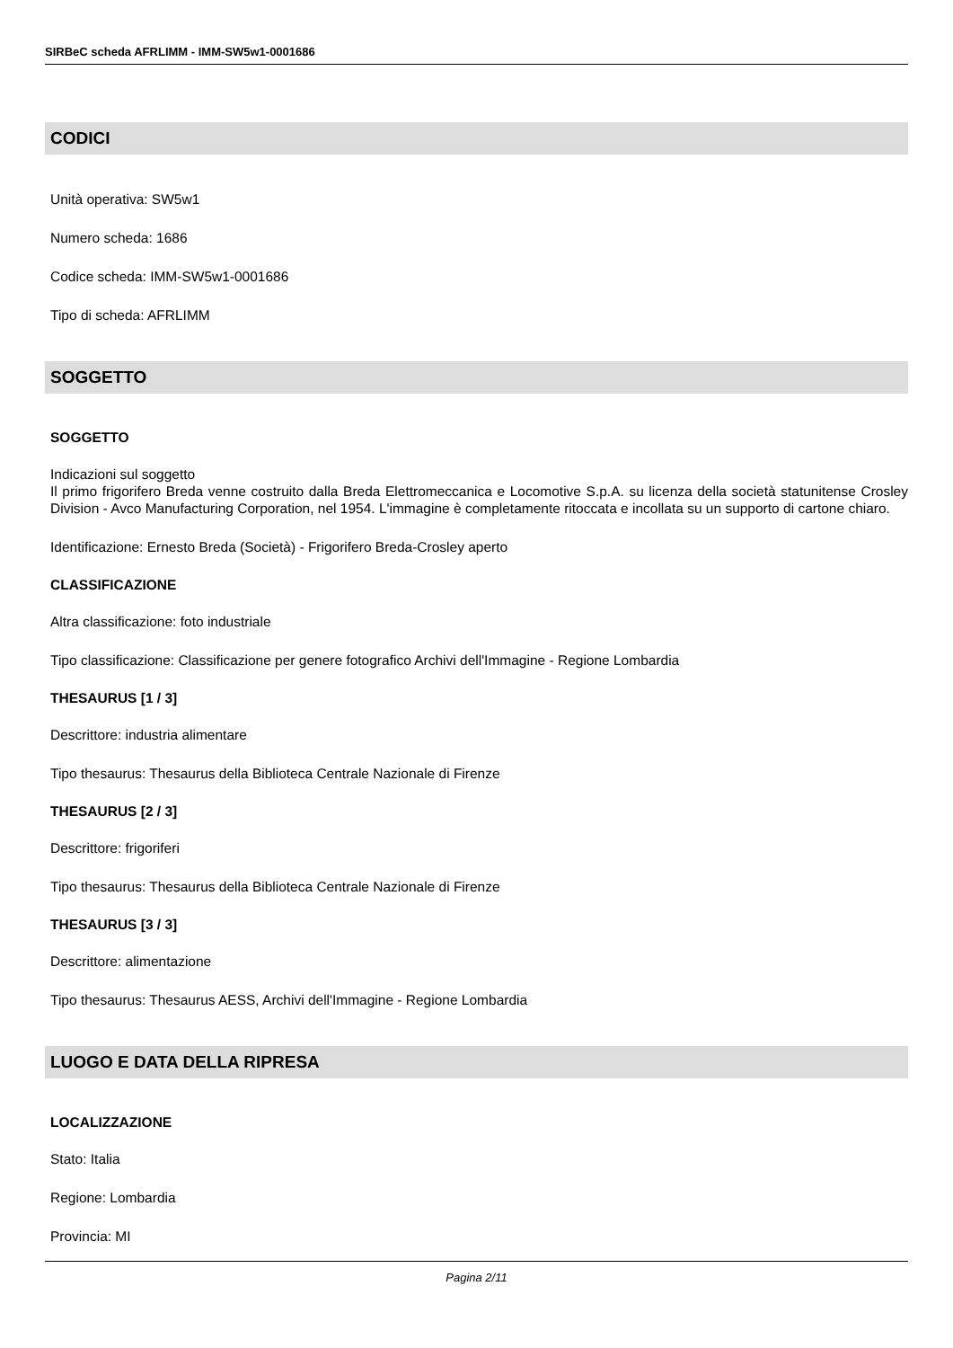SIRBeC scheda AFRLIMM - IMM-SW5w1-0001686
CODICI
Unità operativa: SW5w1
Numero scheda: 1686
Codice scheda: IMM-SW5w1-0001686
Tipo di scheda: AFRLIMM
SOGGETTO
SOGGETTO
Indicazioni sul soggetto
Il primo frigorifero Breda venne costruito dalla Breda Elettromeccanica e Locomotive S.p.A. su licenza della società statunitense Crosley Division - Avco Manufacturing Corporation, nel 1954. L'immagine è completamente ritoccata e incollata su un supporto di cartone chiaro.
Identificazione: Ernesto Breda (Società) - Frigorifero Breda-Crosley aperto
CLASSIFICAZIONE
Altra classificazione: foto industriale
Tipo classificazione: Classificazione per genere fotografico Archivi dell'Immagine - Regione Lombardia
THESAURUS [1 / 3]
Descrittore: industria alimentare
Tipo thesaurus: Thesaurus della Biblioteca Centrale Nazionale di Firenze
THESAURUS [2 / 3]
Descrittore: frigoriferi
Tipo thesaurus: Thesaurus della Biblioteca Centrale Nazionale di Firenze
THESAURUS [3 / 3]
Descrittore: alimentazione
Tipo thesaurus: Thesaurus AESS, Archivi dell'Immagine - Regione Lombardia
LUOGO E DATA DELLA RIPRESA
LOCALIZZAZIONE
Stato: Italia
Regione: Lombardia
Provincia: MI
Pagina 2/11